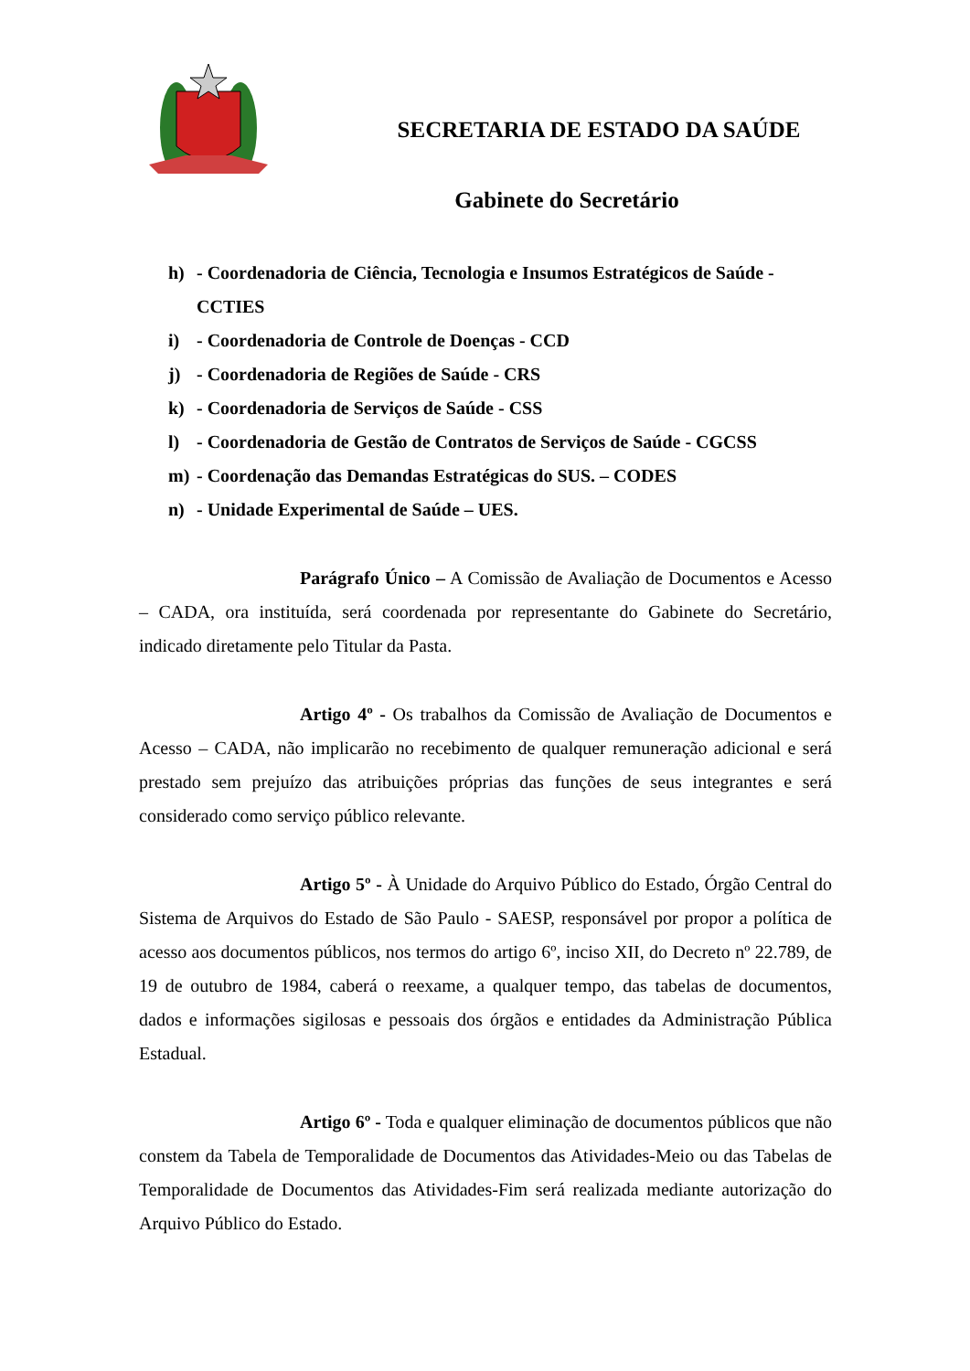SECRETARIA DE ESTADO DA SAÚDE
Gabinete do Secretário
h) - Coordenadoria de Ciência, Tecnologia e Insumos Estratégicos de Saúde - CCTIES
i) - Coordenadoria de Controle de Doenças - CCD
j) - Coordenadoria de Regiões de Saúde - CRS
k) - Coordenadoria de Serviços de Saúde - CSS
l) - Coordenadoria de Gestão de Contratos de Serviços de Saúde - CGCSS
m) - Coordenação das Demandas Estratégicas do SUS. – CODES
n) - Unidade Experimental de Saúde – UES.
Parágrafo Único – A Comissão de Avaliação de Documentos e Acesso – CADA, ora instituída, será coordenada por representante do Gabinete do Secretário, indicado diretamente pelo Titular da Pasta.
Artigo 4º - Os trabalhos da Comissão de Avaliação de Documentos e Acesso – CADA, não implicarão no recebimento de qualquer remuneração adicional e será prestado sem prejuízo das atribuições próprias das funções de seus integrantes e será considerado como serviço público relevante.
Artigo 5º - À Unidade do Arquivo Público do Estado, Órgão Central do Sistema de Arquivos do Estado de São Paulo - SAESP, responsável por propor a política de acesso aos documentos públicos, nos termos do artigo 6º, inciso XII, do Decreto nº 22.789, de 19 de outubro de 1984, caberá o reexame, a qualquer tempo, das tabelas de documentos, dados e informações sigilosas e pessoais dos órgãos e entidades da Administração Pública Estadual.
Artigo 6º - Toda e qualquer eliminação de documentos públicos que não constem da Tabela de Temporalidade de Documentos das Atividades-Meio ou das Tabelas de Temporalidade de Documentos das Atividades-Fim será realizada mediante autorização do Arquivo Público do Estado.